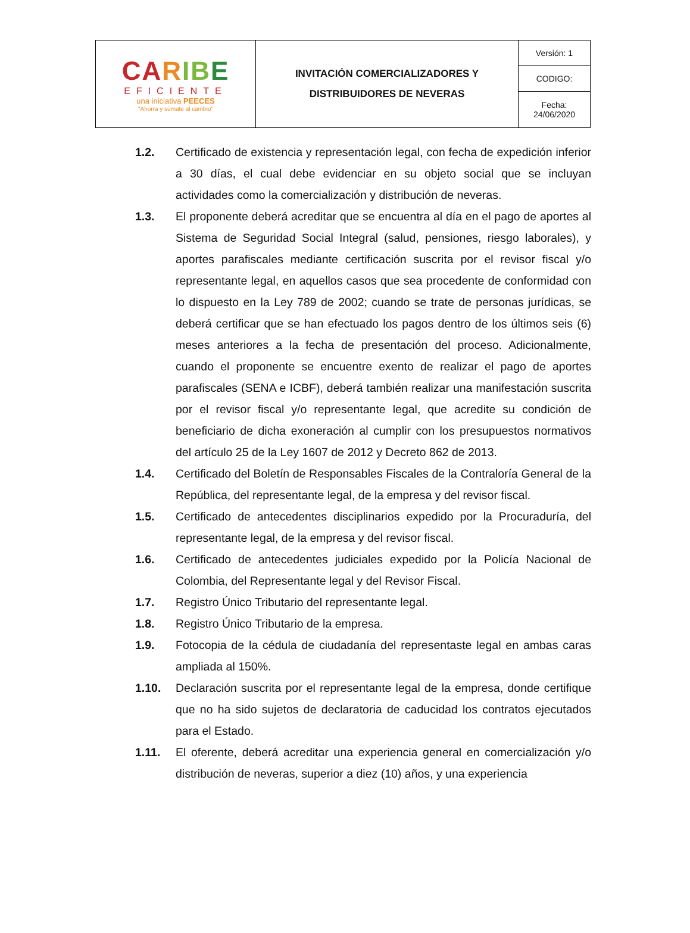| CA R I B E EFICIENTE una iniciativa PEECES "Ahorra y súmate al cambio" | INVITACIÓN COMERCIALIZADORES Y DISTRIBUIDORES DE NEVERAS | Versión: 1 |
| | | CODIGO: |
| | | Fecha: 24/06/2020 |
1.2. Certificado de existencia y representación legal, con fecha de expedición inferior a 30 días, el cual debe evidenciar en su objeto social que se incluyan actividades como la comercialización y distribución de neveras.
1.3. El proponente deberá acreditar que se encuentra al día en el pago de aportes al Sistema de Seguridad Social Integral (salud, pensiones, riesgo laborales), y aportes parafiscales mediante certificación suscrita por el revisor fiscal y/o representante legal, en aquellos casos que sea procedente de conformidad con lo dispuesto en la Ley 789 de 2002; cuando se trate de personas jurídicas, se deberá certificar que se han efectuado los pagos dentro de los últimos seis (6) meses anteriores a la fecha de presentación del proceso. Adicionalmente, cuando el proponente se encuentre exento de realizar el pago de aportes parafiscales (SENA e ICBF), deberá también realizar una manifestación suscrita por el revisor fiscal y/o representante legal, que acredite su condición de beneficiario de dicha exoneración al cumplir con los presupuestos normativos del artículo 25 de la Ley 1607 de 2012 y Decreto 862 de 2013.
1.4. Certificado del Boletín de Responsables Fiscales de la Contraloría General de la República, del representante legal, de la empresa y del revisor fiscal.
1.5. Certificado de antecedentes disciplinarios expedido por la Procuraduría, del representante legal, de la empresa y del revisor fiscal.
1.6. Certificado de antecedentes judiciales expedido por la Policía Nacional de Colombia, del Representante legal y del Revisor Fiscal.
1.7. Registro Único Tributario del representante legal.
1.8. Registro Único Tributario de la empresa.
1.9. Fotocopia de la cédula de ciudadanía del representaste legal en ambas caras ampliada al 150%.
1.10. Declaración suscrita por el representante legal de la empresa, donde certifique que no ha sido sujetos de declaratoria de caducidad los contratos ejecutados para el Estado.
1.11. El oferente, deberá acreditar una experiencia general en comercialización y/o distribución de neveras, superior a diez (10) años, y una experiencia